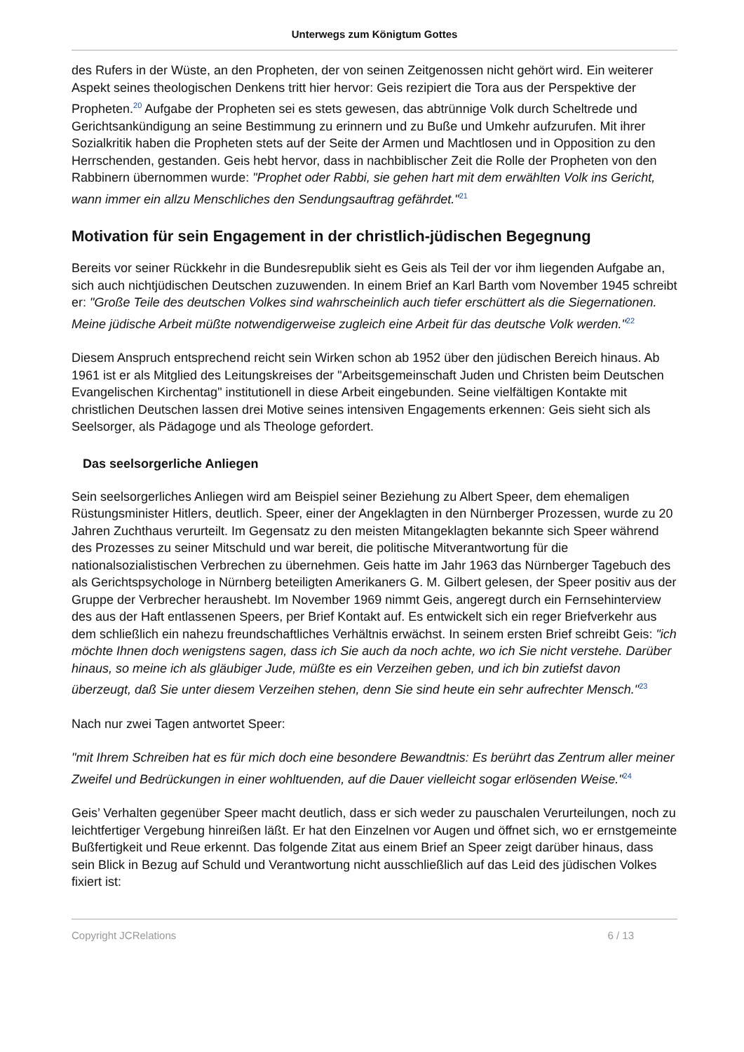Unterwegs zum Königtum Gottes
des Rufers in der Wüste, an den Propheten, der von seinen Zeitgenossen nicht gehört wird. Ein weiterer Aspekt seines theologischen Denkens tritt hier hervor: Geis rezipiert die Tora aus der Perspektive der Propheten.<sup>20</sup> Aufgabe der Propheten sei es stets gewesen, das abtrünnige Volk durch Scheltrede und Gerichtsankündigung an seine Bestimmung zu erinnern und zu Buße und Umkehr aufzurufen. Mit ihrer Sozialkritik haben die Propheten stets auf der Seite der Armen und Machtlosen und in Opposition zu den Herrschenden, gestanden. Geis hebt hervor, dass in nachbiblischer Zeit die Rolle der Propheten von den Rabbinern übernommen wurde: "Prophet oder Rabbi, sie gehen hart mit dem erwählten Volk ins Gericht, wann immer ein allzu Menschliches den Sendungsauftrag gefährdet."<sup>21</sup>
Motivation für sein Engagement in der christlich-jüdischen Begegnung
Bereits vor seiner Rückkehr in die Bundesrepublik sieht es Geis als Teil der vor ihm liegenden Aufgabe an, sich auch nichtjüdischen Deutschen zuzuwenden. In einem Brief an Karl Barth vom November 1945 schreibt er: "Große Teile des deutschen Volkes sind wahrscheinlich auch tiefer erschüttert als die Siegernationen. Meine jüdische Arbeit müßte notwendigerweise zugleich eine Arbeit für das deutsche Volk werden."<sup>22</sup>
Diesem Anspruch entsprechend reicht sein Wirken schon ab 1952 über den jüdischen Bereich hinaus. Ab 1961 ist er als Mitglied des Leitungskreises der "Arbeitsgemeinschaft Juden und Christen beim Deutschen Evangelischen Kirchentag" institutionell in diese Arbeit eingebunden. Seine vielfältigen Kontakte mit christlichen Deutschen lassen drei Motive seines intensiven Engagements erkennen: Geis sieht sich als Seelsorger, als Pädagoge und als Theologe gefordert.
Das seelsorgerliche Anliegen
Sein seelsorgerliches Anliegen wird am Beispiel seiner Beziehung zu Albert Speer, dem ehemaligen Rüstungsminister Hitlers, deutlich. Speer, einer der Angeklagten in den Nürnberger Prozessen, wurde zu 20 Jahren Zuchthaus verurteilt. Im Gegensatz zu den meisten Mitangeklagten bekannte sich Speer während des Prozesses zu seiner Mitschuld und war bereit, die politische Mitverantwortung für die nationalsozialistischen Verbrechen zu übernehmen. Geis hatte im Jahr 1963 das Nürnberger Tagebuch des als Gerichtspsychologe in Nürnberg beteiligten Amerikaners G. M. Gilbert gelesen, der Speer positiv aus der Gruppe der Verbrecher heraushebt. Im November 1969 nimmt Geis, angeregt durch ein Fernsehinterview des aus der Haft entlassenen Speers, per Brief Kontakt auf. Es entwickelt sich ein reger Briefverkehr aus dem schließlich ein nahezu freundschaftliches Verhältnis erwächst. In seinem ersten Brief schreibt Geis: "ich möchte Ihnen doch wenigstens sagen, dass ich Sie auch da noch achte, wo ich Sie nicht verstehe. Darüber hinaus, so meine ich als gläubiger Jude, müßte es ein Verzeihen geben, und ich bin zutiefst davon überzeugt, daß Sie unter diesem Verzeihen stehen, denn Sie sind heute ein sehr aufrechter Mensch."<sup>23</sup>
Nach nur zwei Tagen antwortet Speer:
"mit Ihrem Schreiben hat es für mich doch eine besondere Bewandtnis: Es berührt das Zentrum aller meiner Zweifel und Bedrückungen in einer wohltuenden, auf die Dauer vielleicht sogar erlösenden Weise."<sup>24</sup>
Geis’ Verhalten gegenüber Speer macht deutlich, dass er sich weder zu pauschalen Verurteilungen, noch zu leichtfertiger Vergebung hinreißen läßt. Er hat den Einzelnen vor Augen und öffnet sich, wo er ernstgemeinte Bußfertigkeit und Reue erkennt. Das folgende Zitat aus einem Brief an Speer zeigt darüber hinaus, dass sein Blick in Bezug auf Schuld und Verantwortung nicht ausschließlich auf das Leid des jüdischen Volkes fixiert ist:
Copyright JCRelations 6 / 13